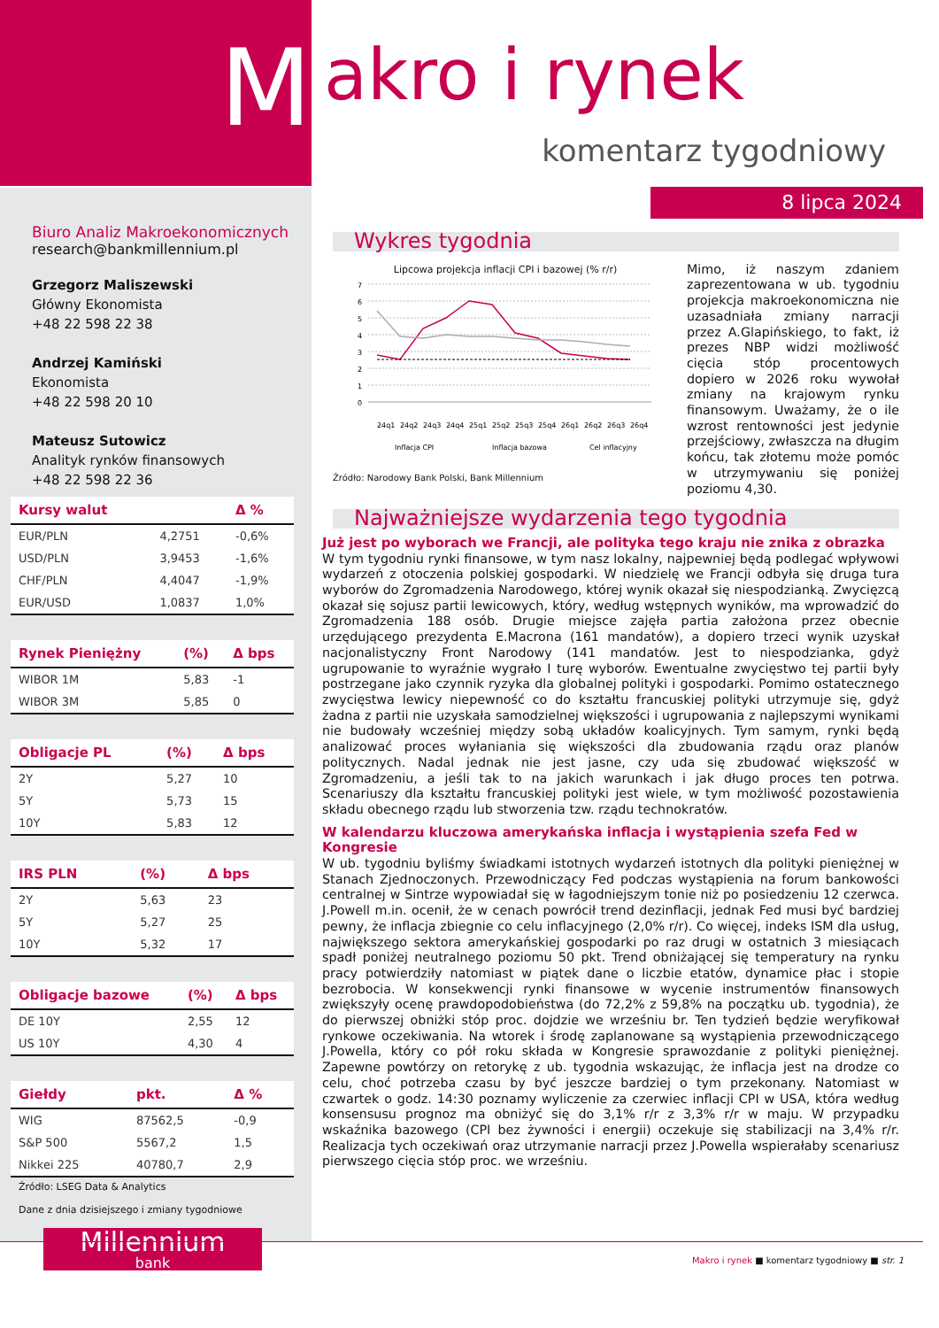M
akro i rynek
komentarz tygodniowy
8 lipca 2024
Biuro Analiz Makroekonomicznych
research@bankmillennium.pl
Grzegorz Maliszewski
Główny Ekonomista
+48 22 598 22 38
Andrzej Kamiński
Ekonomista
+48 22 598 20 10
Mateusz Sutowicz
Analityk rynków finansowych
+48 22 598 22 36
| Kursy walut | | Δ % |
| --- | --- | --- |
| EUR/PLN | 4,2751 | -0,6% |
| USD/PLN | 3,9453 | -1,6% |
| CHF/PLN | 4,4047 | -1,9% |
| EUR/USD | 1,0837 | 1,0% |
| Rynek Pieniężny | (%) | Δ bps |
| --- | --- | --- |
| WIBOR 1M | 5,83 | -1 |
| WIBOR 3M | 5,85 | 0 |
| Obligacje PL | (%) | Δ bps |
| --- | --- | --- |
| 2Y | 5,27 | 10 |
| 5Y | 5,73 | 15 |
| 10Y | 5,83 | 12 |
| IRS PLN | (%) | Δ bps |
| --- | --- | --- |
| 2Y | 5,63 | 23 |
| 5Y | 5,27 | 25 |
| 10Y | 5,32 | 17 |
| Obligacje bazowe | (%) | Δ bps |
| --- | --- | --- |
| DE 10Y | 2,55 | 12 |
| US 10Y | 4,30 | 4 |
| Giełdy | pkt. | Δ % |
| --- | --- | --- |
| WIG | 87562,5 | -0,9 |
| S&P 500 | 5567,2 | 1,5 |
| Nikkei 225 | 40780,7 | 2,9 |
Źródło: LSEG Data & Analytics
Dane z dnia dzisiejszego i zmiany tygodniowe
Millennium
bank
Wykres tygodnia
Lipcowa projekcja inflacji CPI i bazowej (% r/r)
7
6
5
4
3
2
1
0
24q1
24q2
24q3
24q4
25q1
25q2
25q3
25q4
26q1
26q2
26q3
26q4
Inflacja CPI
Inflacja bazowa
Cel inflacyjny
Źródło: Narodowy Bank Polski, Bank Millennium
Mimo, iż naszym zdaniem zaprezentowana w ub. tygodniu projekcja makroekonomiczna nie uzasadniała zmiany narracji przez A.Glapińskiego, to fakt, iż prezes NBP widzi możliwość cięcia stóp procentowych dopiero w 2026 roku wywołał zmiany na krajowym rynku finansowym. Uważamy, że o ile wzrost rentowności jest jedynie przejściowy, zwłaszcza na długim końcu, tak złotemu może pomóc w utrzymywaniu się poniżej poziomu 4,30.
Najważniejsze wydarzenia tego tygodnia
Już jest po wyborach we Francji, ale polityka tego kraju nie znika z obrazka
W tym tygodniu rynki finansowe, w tym nasz lokalny, najpewniej będą podlegać wpływowi wydarzeń z otoczenia polskiej gospodarki. W niedzielę we Francji odbyła się druga tura wyborów do Zgromadzenia Narodowego, której wynik okazał się niespodzianką. Zwycięzcą okazał się sojusz partii lewicowych, który, według wstępnych wyników, ma wprowadzić do Zgromadzenia 188 osób. Drugie miejsce zajęła partia założona przez obecnie urzędującego prezydenta E.Macrona (161 mandatów), a dopiero trzeci wynik uzyskał nacjonalistyczny Front Narodowy (141 mandatów. Jest to niespodzianka, gdyż ugrupowanie to wyraźnie wygrało I turę wyborów. Ewentualne zwycięstwo tej partii były postrzegane jako czynnik ryzyka dla globalnej polityki i gospodarki. Pomimo ostatecznego zwycięstwa lewicy niepewność co do kształtu francuskiej polityki utrzymuje się, gdyż żadna z partii nie uzyskała samodzielnej większości i ugrupowania z najlepszymi wynikami nie budowały wcześniej między sobą układów koalicyjnych. Tym samym, rynki będą analizować proces wyłaniania się większości dla zbudowania rządu oraz planów politycznych. Nadal jednak nie jest jasne, czy uda się zbudować większość w Zgromadzeniu, a jeśli tak to na jakich warunkach i jak długo proces ten potrwa. Scenariuszy dla kształtu francuskiej polityki jest wiele, w tym możliwość pozostawienia składu obecnego rządu lub stworzenia tzw. rządu technokratów.
W kalendarzu kluczowa amerykańska inflacja i wystąpienia szefa Fed w Kongresie
W ub. tygodniu byliśmy świadkami istotnych wydarzeń istotnych dla polityki pieniężnej w Stanach Zjednoczonych. Przewodniczący Fed podczas wystąpienia na forum bankowości centralnej w Sintrze wypowiadał się w łagodniejszym tonie niż po posiedzeniu 12 czerwca. J.Powell m.in. ocenił, że w cenach powrócił trend dezinflacji, jednak Fed musi być bardziej pewny, że inflacja zbiegnie co celu inflacyjnego (2,0% r/r). Co więcej, indeks ISM dla usług, największego sektora amerykańskiej gospodarki po raz drugi w ostatnich 3 miesiącach spadł poniżej neutralnego poziomu 50 pkt. Trend obniżającej się temperatury na rynku pracy potwierdziły natomiast w piątek dane o liczbie etatów, dynamice płac i stopie bezrobocia. W konsekwencji rynki finansowe w wycenie instrumentów finansowych zwiększyły ocenę prawdopodobieństwa (do 72,2% z 59,8% na początku ub. tygodnia), że do pierwszej obniżki stóp proc. dojdzie we wrześniu br. Ten tydzień będzie weryfikował rynkowe oczekiwania. Na wtorek i środę zaplanowane są wystąpienia przewodniczącego J.Powella, który co pół roku składa w Kongresie sprawozdanie z polityki pieniężnej. Zapewne powtórzy on retorykę z ub. tygodnia wskazując, że inflacja jest na drodze co celu, choć potrzeba czasu by być jeszcze bardziej o tym przekonany. Natomiast w czwartek o godz. 14:30 poznamy wyliczenie za czerwiec inflacji CPI w USA, która według konsensusu prognoz ma obniżyć się do 3,1% r/r z 3,3% r/r w maju. W przypadku wskaźnika bazowego (CPI bez żywności i energii) oczekuje się stabilizacji na 3,4% r/r. Realizacja tych oczekiwań oraz utrzymanie narracji przez J.Powella wspierałaby scenariusz pierwszego cięcia stóp proc. we wrześniu.
Makro i rynek ■ komentarz tygodniowy ■ str. 1